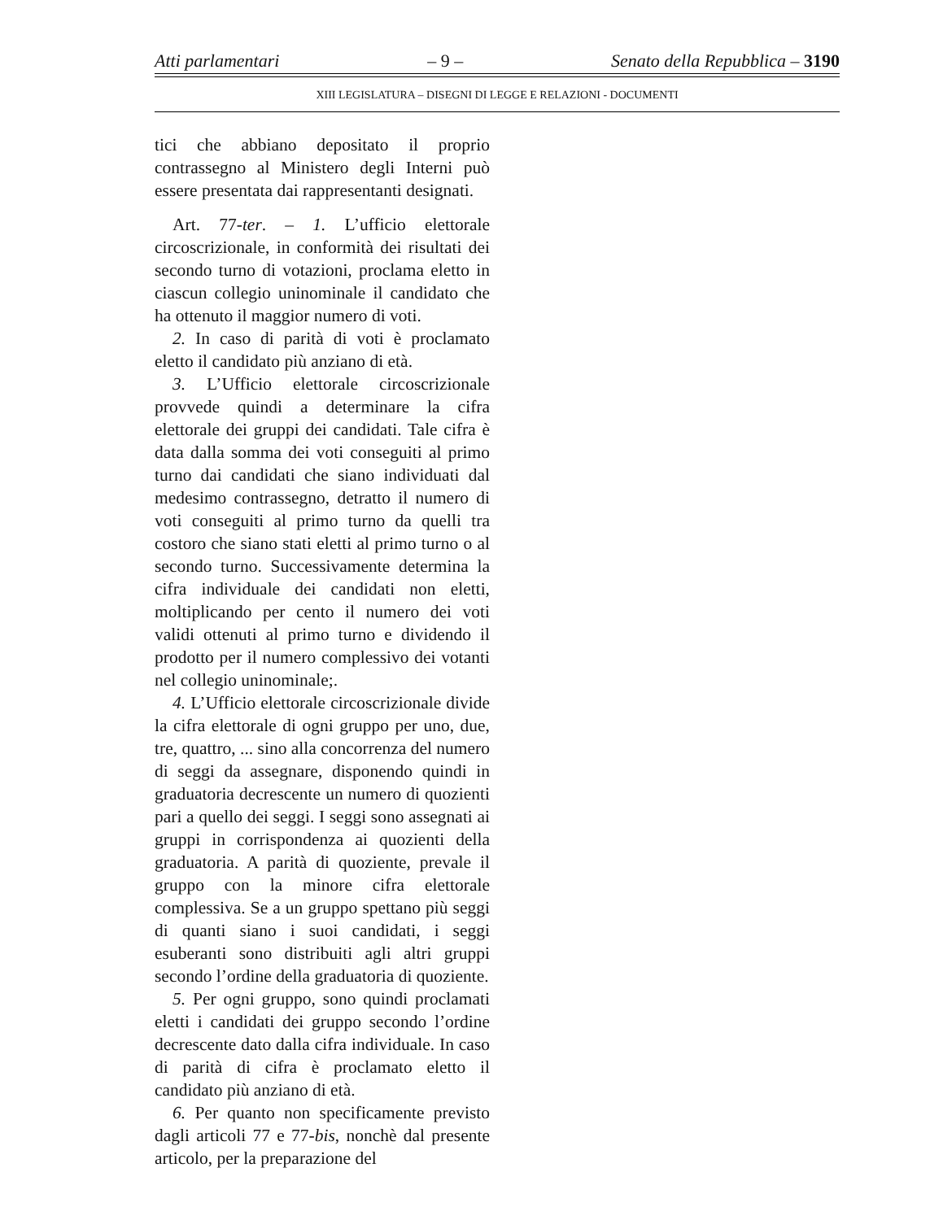Atti parlamentari – 9 – Senato della Repubblica – 3190
XIII LEGISLATURA – DISEGNI DI LEGGE E RELAZIONI - DOCUMENTI
tici che abbiano depositato il proprio contrassegno al Ministero degli Interni può essere presentata dai rappresentanti designati.
Art. 77-ter. – 1. L’ufficio elettorale circoscrizionale, in conformità dei risultati dei secondo turno di votazioni, proclama eletto in ciascun collegio uninominale il candidato che ha ottenuto il maggior numero di voti.
2. In caso di parità di voti è proclamato eletto il candidato più anziano di età.
3. L’Ufficio elettorale circoscrizionale provvede quindi a determinare la cifra elettorale dei gruppi dei candidati. Tale cifra è data dalla somma dei voti conseguiti al primo turno dai candidati che siano individuati dal medesimo contrassegno, detratto il numero di voti conseguiti al primo turno da quelli tra costoro che siano stati eletti al primo turno o al secondo turno. Successivamente determina la cifra individuale dei candidati non eletti, moltiplicando per cento il numero dei voti validi ottenuti al primo turno e dividendo il prodotto per il numero complessivo dei votanti nel collegio uninominale;.
4. L’Ufficio elettorale circoscrizionale divide la cifra elettorale di ogni gruppo per uno, due, tre, quattro, ... sino alla concorrenza del numero di seggi da assegnare, disponendo quindi in graduatoria decrescente un numero di quozienti pari a quello dei seggi. I seggi sono assegnati ai gruppi in corrispondenza ai quozienti della graduatoria. A parità di quoziente, prevale il gruppo con la minore cifra elettorale complessiva. Se a un gruppo spettano più seggi di quanti siano i suoi candidati, i seggi esuberanti sono distribuiti agli altri gruppi secondo l’ordine della graduatoria di quoziente.
5. Per ogni gruppo, sono quindi proclamati eletti i candidati dei gruppo secondo l’ordine decrescente dato dalla cifra individuale. In caso di parità di cifra è proclamato eletto il candidato più anziano di età.
6. Per quanto non specificamente previsto dagli articoli 77 e 77-bis, nonchè dal presente articolo, per la preparazione del